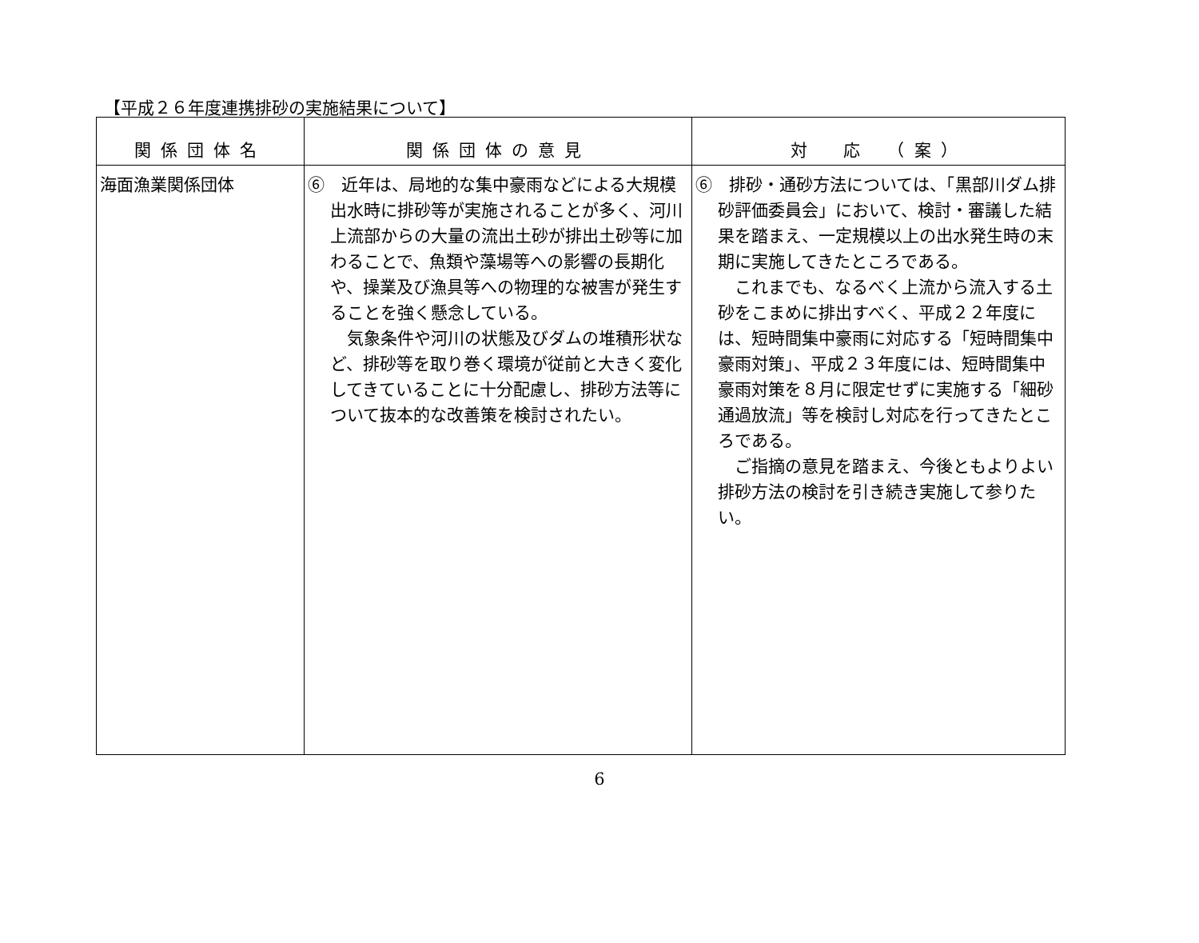【平成２６年度連携排砂の実施結果について】
| 関係団体名 | 関係団体の意見 | 対 応 （案） |
| --- | --- | --- |
| 海面漁業関係団体 | ⑥ 近年は、局地的な集中豪雨などによる大規模出水時に排砂等が実施されることが多く、河川上流部からの大量の流出土砂が排出土砂等に加わることで、魚類や藻場等への影響の長期化や、操業及び漁具等への物理的な被害が発生することを強く懸念している。 気象条件や河川の状態及びダムの堆積形状など、排砂等を取り巻く環境が従前と大きく変化してきていることに十分配慮し、排砂方法等について抜本的な改善策を検討されたい。 | ⑥ 排砂・通砂方法については、「黒部川ダム排砂評価委員会」において、検討・審議した結果を踏まえ、一定規模以上の出水発生時の末期に実施してきたところである。 これまでも、なるべく上流から流入する土砂をこまめに排出すべく、平成２２年度には、短時間集中豪雨に対応する「短時間集中豪雨対策」、平成２３年度には、短時間集中豪雨対策を８月に限定せずに実施する「細砂通過放流」等を検討し対応を行ってきたところである。 ご指摘の意見を踏まえ、今後ともよりよい排砂方法の検討を引き続き実施して参りたい。 |
6